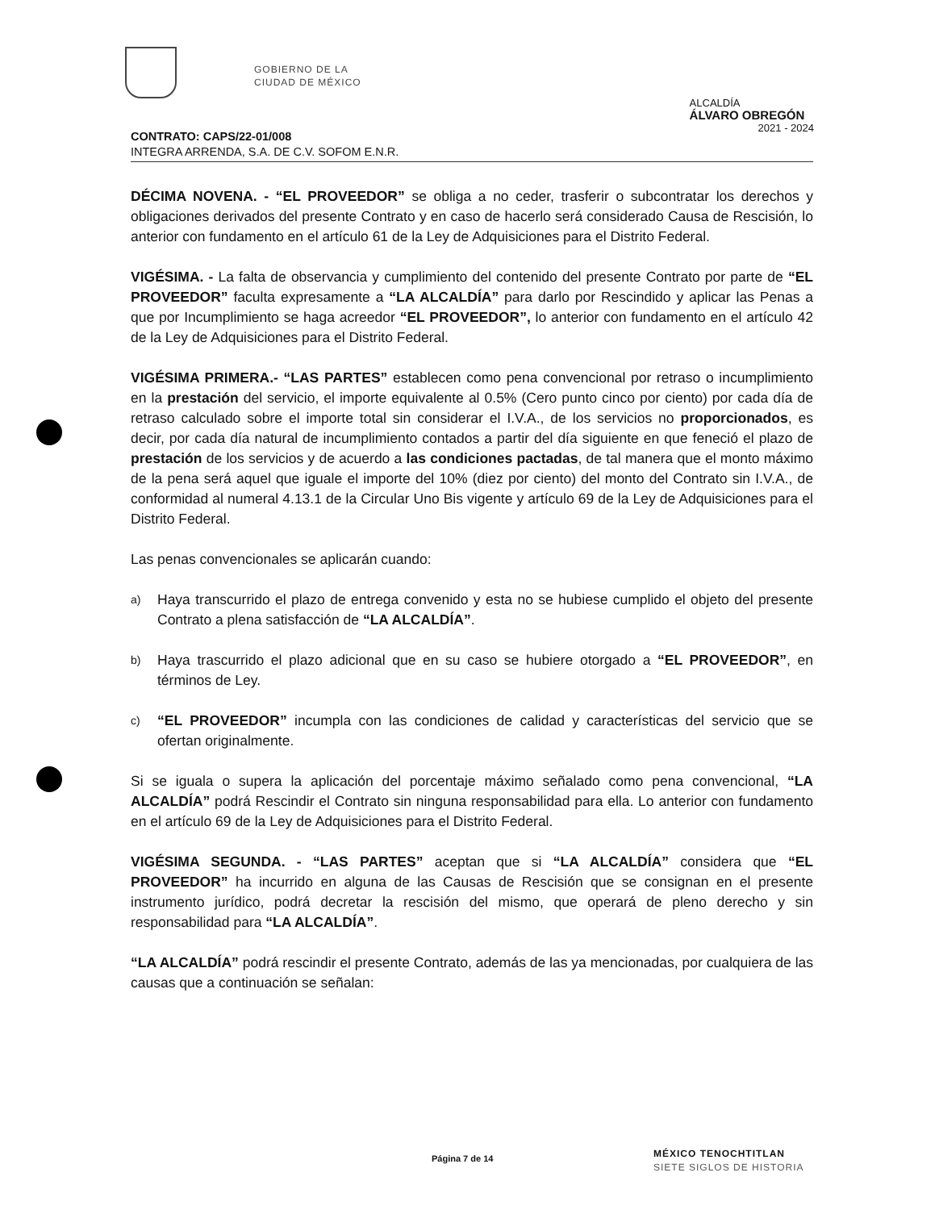GOBIERNO DE LA
CIUDAD DE MÉXICO
ALCALDÍA
ÁLVARO OBREGÓN
2021 - 2024
CONTRATO: CAPS/22-01/008
INTEGRA ARRENDA, S.A. DE C.V. SOFOM E.N.R.
DÉCIMA NOVENA. - “EL PROVEEDOR” se obliga a no ceder, trasferir o subcontratar los derechos y obligaciones derivados del presente Contrato y en caso de hacerlo será considerado Causa de Rescisión, lo anterior con fundamento en el artículo 61 de la Ley de Adquisiciones para el Distrito Federal.
VIGÉSIMA. - La falta de observancia y cumplimiento del contenido del presente Contrato por parte de “EL PROVEEDOR” faculta expresamente a “LA ALCALDÍA” para darlo por Rescindido y aplicar las Penas a que por Incumplimiento se haga acreedor “EL PROVEEDOR”, lo anterior con fundamento en el artículo 42 de la Ley de Adquisiciones para el Distrito Federal.
VIGÉSIMA PRIMERA.- “LAS PARTES” establecen como pena convencional por retraso o incumplimiento en la prestación del servicio, el importe equivalente al 0.5% (Cero punto cinco por ciento) por cada día de retraso calculado sobre el importe total sin considerar el I.V.A., de los servicios no proporcionados, es decir, por cada día natural de incumplimiento contados a partir del día siguiente en que feneció el plazo de prestación de los servicios y de acuerdo a las condiciones pactadas, de tal manera que el monto máximo de la pena será aquel que iguale el importe del 10% (diez por ciento) del monto del Contrato sin I.V.A., de conformidad al numeral 4.13.1 de la Circular Uno Bis vigente y artículo 69 de la Ley de Adquisiciones para el Distrito Federal.
Las penas convencionales se aplicarán cuando:
a) Haya transcurrido el plazo de entrega convenido y esta no se hubiese cumplido el objeto del presente Contrato a plena satisfacción de “LA ALCALDÍA”.
b) Haya trascurrido el plazo adicional que en su caso se hubiere otorgado a “EL PROVEEDOR”, en términos de Ley.
c) “EL PROVEEDOR” incumpla con las condiciones de calidad y características del servicio que se ofertan originalmente.
Si se iguala o supera la aplicación del porcentaje máximo señalado como pena convencional, “LA ALCALDÍA” podrá Rescindir el Contrato sin ninguna responsabilidad para ella. Lo anterior con fundamento en el artículo 69 de la Ley de Adquisiciones para el Distrito Federal.
VIGÉSIMA SEGUNDA. - “LAS PARTES” aceptan que si “LA ALCALDÍA” considera que “EL PROVEEDOR” ha incurrido en alguna de las Causas de Rescisión que se consignan en el presente instrumento jurídico, podrá decretar la rescisión del mismo, que operará de pleno derecho y sin responsabilidad para “LA ALCALDÍA”.
“LA ALCALDÍA” podrá rescindir el presente Contrato, además de las ya mencionadas, por cualquiera de las causas que a continuación se señalan:
Página 7 de 14
MÉXICO TENOCHTITLAN
SIETE SIGLOS DE HISTORIA